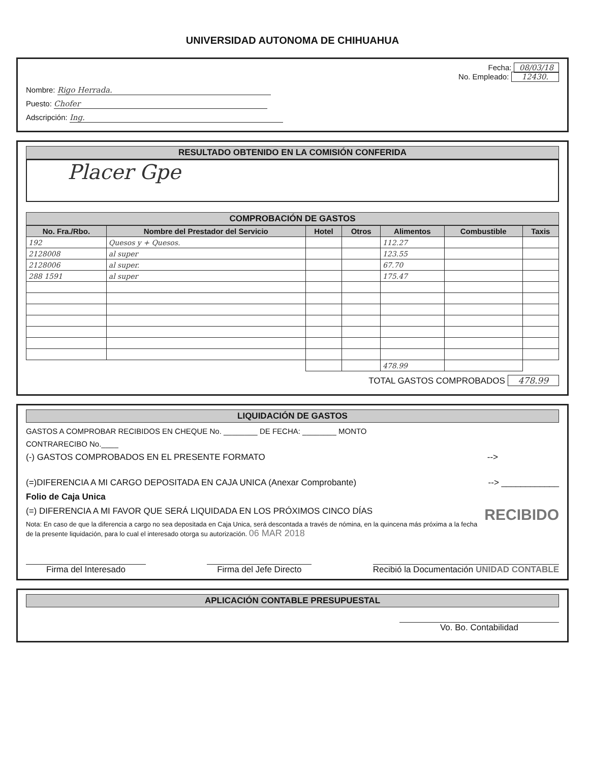UNIVERSIDAD AUTONOMA DE CHIHUAHUA
Fecha: 08/03/18
No. Empleado: 12430.
Nombre: Rigo Herrada.
Puesto: Chofer
Adscripción: Ing.
RESULTADO OBTENIDO EN LA COMISIÓN CONFERIDA
Placer Gpe
COMPROBACIÓN DE GASTOS
| No. Fra./Rbo. | Nombre del Prestador del Servicio | Hotel | Otros | Alimentos | Combustible | Taxis |
| --- | --- | --- | --- | --- | --- | --- |
| 192 | Quesos y + Quesos. | | | 112.27 | | |
| 2128008 | al super | | | 123.55 | | |
| 2128006 | al super. | | | 67.70 | | |
| 288 1591 | al super | | | 175.47 | | |
| | | | | 478.99 | | |
TOTAL GASTOS COMPROBADOS 478.99
LIQUIDACIÓN DE GASTOS
GASTOS A COMPROBAR RECIBIDOS EN CHEQUE No. ________ DE FECHA: ________ MONTO
CONTRARECIBO No.____
(-) GASTOS COMPROBADOS EN EL PRESENTE FORMATO -->
(=)DIFERENCIA A MI CARGO DEPOSITADA EN CAJA UNICA (Anexar Comprobante) --> ____________
Folio de Caja Unica
(=) DIFERENCIA A MI FAVOR QUE SERÁ LIQUIDADA EN LOS PRÓXIMOS CINCO DÍAS RECIBIDO
Nota: En caso de que la diferencia a cargo no sea depositada en Caja Unica, será descontada a través de nómina, en la quincena más próxima a la fecha de la presente liquidación, para lo cual el interesado otorga su autorización. 06 MAR 2018
Firma del Interesado Firma del Jefe Directo Recibió la Documentación UNIDAD CONTABLE
APLICACIÓN CONTABLE PRESUPUESTAL
Vo. Bo. Contabilidad